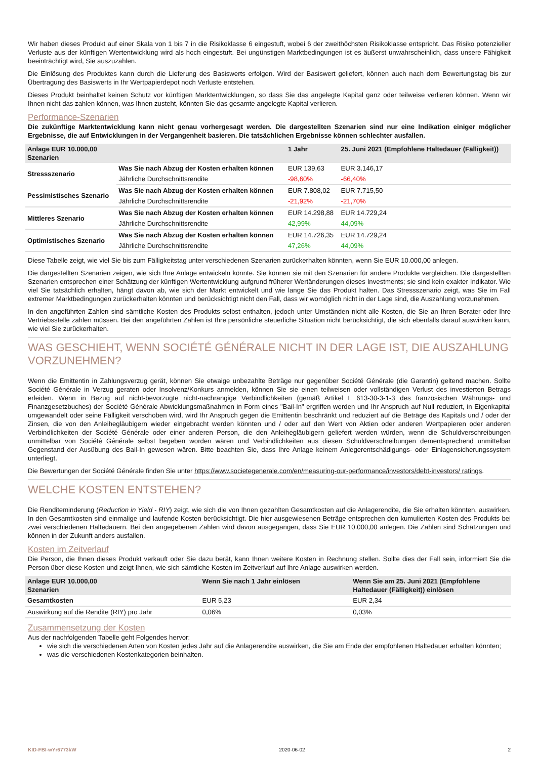Wir haben dieses Produkt auf einer Skala von 1 bis 7 in die Risikoklasse 6 eingestuft, wobei 6 der zweithöchsten Risikoklasse entspricht. Das Risiko potenzieller Verluste aus der künftigen Wertentwicklung wird als hoch eingestuft. Bei ungünstigen Marktbedingungen ist es äußerst unwahrscheinlich, dass unsere Fähigkeit beeinträchtigt wird, Sie auszuzahlen.
Die Einlösung des Produktes kann durch die Lieferung des Basiswerts erfolgen. Wird der Basiswert geliefert, können auch nach dem Bewertungstag bis zur Übertragung des Basiswerts in Ihr Wertpapierdepot noch Verluste entstehen.
Dieses Produkt beinhaltet keinen Schutz vor künftigen Marktentwicklungen, so dass Sie das angelegte Kapital ganz oder teilweise verlieren können. Wenn wir Ihnen nicht das zahlen können, was Ihnen zusteht, könnten Sie das gesamte angelegte Kapital verlieren.
Performance-Szenarien
Die zukünftige Marktentwicklung kann nicht genau vorhergesagt werden. Die dargestellten Szenarien sind nur eine Indikation einiger möglicher Ergebnisse, die auf Entwicklungen in der Vergangenheit basieren. Die tatsächlichen Ergebnisse können schlechter ausfallen.
| Anlage EUR 10.000,00 Szenarien | | 1 Jahr | 25. Juni 2021 (Empfohlene Haltedauer (Fälligkeit)) |
| --- | --- | --- | --- |
| Stressszenario | Was Sie nach Abzug der Kosten erhalten können | EUR 139,63 | EUR 3.146,17 |
| | Jährliche Durchschnittsrendite | -98,60% | -66,40% |
| Pessimistisches Szenario | Was Sie nach Abzug der Kosten erhalten können | EUR 7.808,02 | EUR 7.715,50 |
| | Jährliche Durchschnittsrendite | -21,92% | -21,70% |
| Mittleres Szenario | Was Sie nach Abzug der Kosten erhalten können | EUR 14.298,88 | EUR 14.729,24 |
| | Jährliche Durchschnittsrendite | 42,99% | 44,09% |
| Optimistisches Szenario | Was Sie nach Abzug der Kosten erhalten können | EUR 14.726,35 | EUR 14.729,24 |
| | Jährliche Durchschnittsrendite | 47,26% | 44,09% |
Diese Tabelle zeigt, wie viel Sie bis zum Fälligkeitstag unter verschiedenen Szenarien zurückerhalten könnten, wenn Sie EUR 10.000,00 anlegen.
Die dargestellten Szenarien zeigen, wie sich Ihre Anlage entwickeln könnte. Sie können sie mit den Szenarien für andere Produkte vergleichen. Die dargestellten Szenarien entsprechen einer Schätzung der künftigen Wertentwicklung aufgrund früherer Wertänderungen dieses Investments; sie sind kein exakter Indikator. Wie viel Sie tatsächlich erhalten, hängt davon ab, wie sich der Markt entwickelt und wie lange Sie das Produkt halten. Das Stressszenario zeigt, was Sie im Fall extremer Marktbedingungen zurückerhalten könnten und berücksichtigt nicht den Fall, dass wir womöglich nicht in der Lage sind, die Auszahlung vorzunehmen.
In den angeführten Zahlen sind sämtliche Kosten des Produkts selbst enthalten, jedoch unter Umständen nicht alle Kosten, die Sie an Ihren Berater oder Ihre Vertriebsstelle zahlen müssen. Bei den angeführten Zahlen ist Ihre persönliche steuerliche Situation nicht berücksichtigt, die sich ebenfalls darauf auswirken kann, wie viel Sie zurückerhalten.
WAS GESCHIEHT, WENN SOCIÉTÉ GÉNÉRALE NICHT IN DER LAGE IST, DIE AUSZAHLUNG VORZUNEHMEN?
Wenn die Emittentin in Zahlungsverzug gerät, können Sie etwaige unbezahlte Beträge nur gegenüber Société Générale (die Garantin) geltend machen. Sollte Société Générale in Verzug geraten oder Insolvenz/Konkurs anmelden, können Sie sie einen teilweisen oder vollständigen Verlust des investierten Betrags erleiden. Wenn in Bezug auf nicht-bevorzugte nicht-nachrangige Verbindlichkeiten (gemäß Artikel L 613-30-3-1-3 des französischen Währungs- und Finanzgesetzbuches) der Société Générale Abwicklungsmaßnahmen in Form eines "Bail-In" ergriffen werden und Ihr Anspruch auf Null reduziert, in Eigenkapital umgewandelt oder seine Fälligkeit verschoben wird, wird Ihr Anspruch gegen die Emittentin beschränkt und reduziert auf die Beträge des Kapitals und / oder der Zinsen, die von den Anleihegläubigern wieder eingebracht werden könnten und / oder auf den Wert von Aktien oder anderen Wertpapieren oder anderen Verbindlichkeiten der Société Générale oder einer anderen Person, die den Anleihegläubigern geliefert werden würden, wenn die Schuldverschreibungen unmittelbar von Société Générale selbst begeben worden wären und Verbindlichkeiten aus diesen Schuldverschreibungen dementsprechend unmittelbar Gegenstand der Ausübung des Bail-In gewesen wären. Bitte beachten Sie, dass Ihre Anlage keinem Anlegerentschädigungs- oder Einlagensicherungssystem unterliegt.
Die Bewertungen der Société Générale finden Sie unter https://www.societegenerale.com/en/measuring-our-performance/investors/debt-investors/ ratings.
WELCHE KOSTEN ENTSTEHEN?
Die Renditeminderung (Reduction in Yield - RIY) zeigt, wie sich die von Ihnen gezahlten Gesamtkosten auf die Anlagerendite, die Sie erhalten könnten, auswirken. In den Gesamtkosten sind einmalige und laufende Kosten berücksichtigt. Die hier ausgewiesenen Beträge entsprechen den kumulierten Kosten des Produkts bei zwei verschiedenen Haltedauern. Bei den angegebenen Zahlen wird davon ausgegangen, dass Sie EUR 10.000,00 anlegen. Die Zahlen sind Schätzungen und können in der Zukunft anders ausfallen.
Kosten im Zeitverlauf
Die Person, die Ihnen dieses Produkt verkauft oder Sie dazu berät, kann Ihnen weitere Kosten in Rechnung stellen. Sollte dies der Fall sein, informiert Sie die Person über diese Kosten und zeigt Ihnen, wie sich sämtliche Kosten im Zeitverlauf auf Ihre Anlage auswirken werden.
| Anlage EUR 10.000,00 Szenarien | Wenn Sie nach 1 Jahr einlösen | Wenn Sie am 25. Juni 2021 (Empfohlene Haltedauer (Fälligkeit)) einlösen |
| --- | --- | --- |
| Gesamtkosten | EUR 5,23 | EUR 2,34 |
| Auswirkung auf die Rendite (RIY) pro Jahr | 0,06% | 0,03% |
Zusammensetzung der Kosten
Aus der nachfolgenden Tabelle geht Folgendes hervor:
wie sich die verschiedenen Arten von Kosten jedes Jahr auf die Anlagerendite auswirken, die Sie am Ende der empfohlenen Haltedauer erhalten könnten;
was die verschiedenen Kostenkategorien beinhalten.
KID-FBI-wYr6773kW 2020-06-02 2